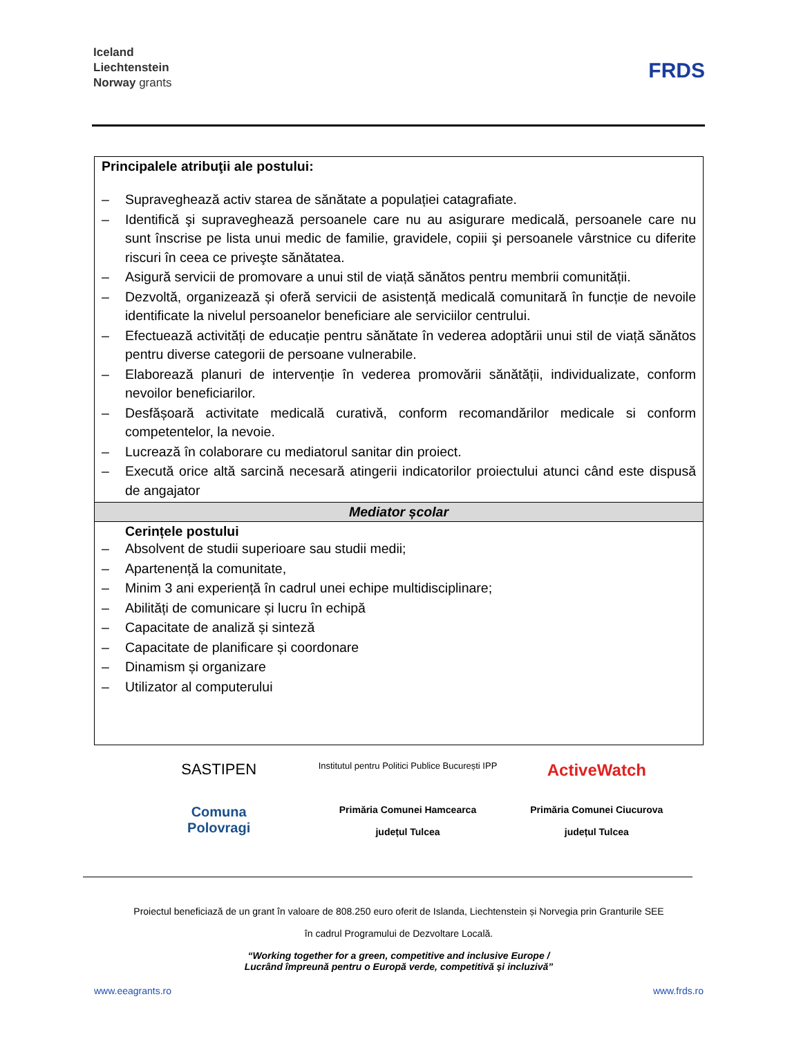Iceland
Liechtenstein
Norway grants
FRDS
| Principalele atribuţii ale postului: – Supraveghează activ starea de sănătate a populației catagrafiate. – Identifică şi supraveghează persoanele care nu au asigurare medicală, persoanele care nu sunt înscrise pe lista unui medic de familie, gravidele, copiii şi persoanele vârstnice cu diferite riscuri în ceea ce priveşte sănătatea. – Asigură servicii de promovare a unui stil de viață sănătos pentru membrii comunității. – Dezvoltă, organizează și oferă servicii de asistență medicală comunitară în funcție de nevoile identificate la nivelul persoanelor beneficiare ale serviciilor centrului. – Efectuează activități de educație pentru sănătate în vederea adoptării unui stil de viață sănătos pentru diverse categorii de persoane vulnerabile. – Elaborează planuri de intervenție în vederea promovării sănătății, individualizate, conform nevoilor beneficiarilor. – Desfășoară activitate medicală curativă, conform recomandărilor medicale si conform competentelor, la nevoie. – Lucrează în colaborare cu mediatorul sanitar din proiect. – Execută orice altă sarcină necesară atingerii indicatorilor proiectului atunci când este dispusă de angajator |
| Mediator școlar |
| Cerințele postului – Absolvent de studii superioare sau studii medii; – Apartenență la comunitate, – Minim 3 ani experiență în cadrul unei echipe multidisciplinare; – Abilități de comunicare și lucru în echipă – Capacitate de analiză și sinteză – Capacitate de planificare și coordonare – Dinamism și organizare – Utilizator al computerului |
SASTIPEN
Institutul pentru Politici Publice București IPP
ActiveWatch
Comuna
Polovragi
Primăria Comunei Hamcearca
județul Tulcea
Primăria Comunei Ciucurova
județul Tulcea
Proiectul beneficiază de un grant în valoare de 808.250 euro oferit de Islanda, Liechtenstein și Norvegia prin Granturile SEE
în cadrul Programului de Dezvoltare Locală.
“Working together for a green, competitive and inclusive Europe /
Lucrând împreună pentru o Europă verde, competitivă și incluzivă”
www.eeagrants.ro www.frds.ro